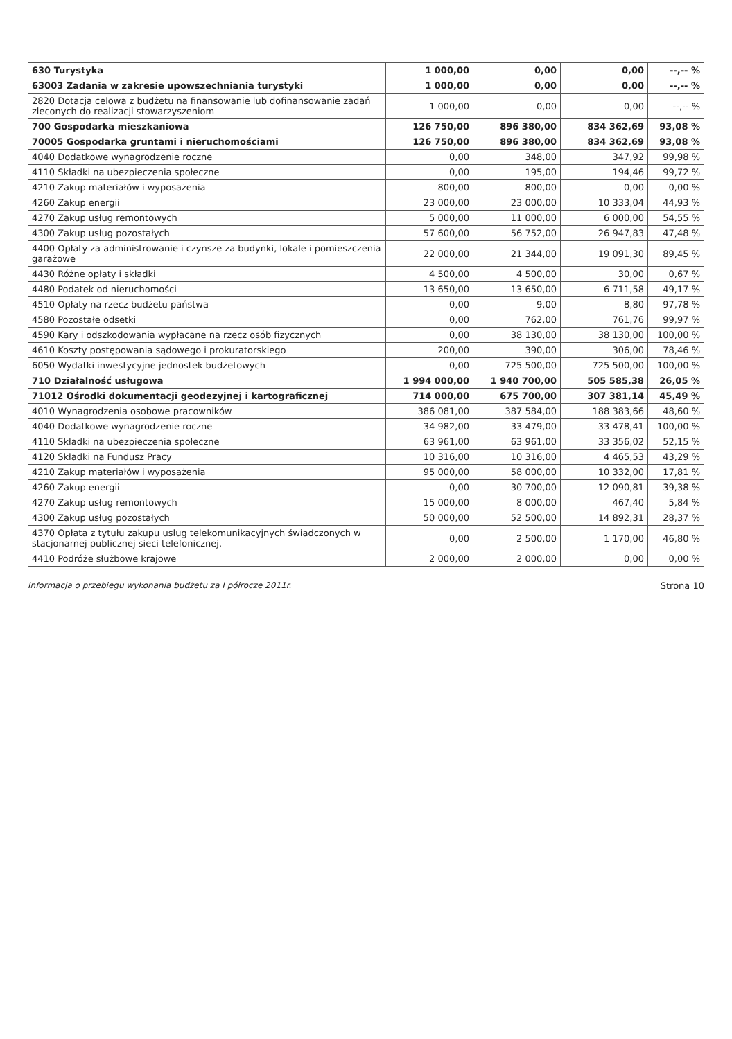| 630 Turystyka | 1 000,00 | 0,00 | 0,00 | --,-- % |
| 63003 Zadania w zakresie upowszechniania turystyki | 1 000,00 | 0,00 | 0,00 | --,-- % |
| 2820 Dotacja celowa z budżetu na finansowanie lub dofinansowanie zadań zleconych do realizacji stowarzyszeniom | 1 000,00 | 0,00 | 0,00 | --,-- % |
| 700 Gospodarka mieszkaniowa | 126 750,00 | 896 380,00 | 834 362,69 | 93,08 % |
| 70005 Gospodarka gruntami i nieruchomościami | 126 750,00 | 896 380,00 | 834 362,69 | 93,08 % |
| 4040 Dodatkowe wynagrodzenie roczne | 0,00 | 348,00 | 347,92 | 99,98 % |
| 4110 Składki na ubezpieczenia społeczne | 0,00 | 195,00 | 194,46 | 99,72 % |
| 4210 Zakup materiałów i wyposażenia | 800,00 | 800,00 | 0,00 | 0,00 % |
| 4260 Zakup energii | 23 000,00 | 23 000,00 | 10 333,04 | 44,93 % |
| 4270 Zakup usług remontowych | 5 000,00 | 11 000,00 | 6 000,00 | 54,55 % |
| 4300 Zakup usług pozostałych | 57 600,00 | 56 752,00 | 26 947,83 | 47,48 % |
| 4400 Opłaty za administrowanie i czynsze za budynki, lokale i pomieszczenia garażowe | 22 000,00 | 21 344,00 | 19 091,30 | 89,45 % |
| 4430 Różne opłaty i składki | 4 500,00 | 4 500,00 | 30,00 | 0,67 % |
| 4480 Podatek od nieruchomości | 13 650,00 | 13 650,00 | 6 711,58 | 49,17 % |
| 4510 Opłaty na rzecz budżetu państwa | 0,00 | 9,00 | 8,80 | 97,78 % |
| 4580 Pozostałe odsetki | 0,00 | 762,00 | 761,76 | 99,97 % |
| 4590 Kary i odszkodowania wypłacane na rzecz osób fizycznych | 0,00 | 38 130,00 | 38 130,00 | 100,00 % |
| 4610 Koszty postępowania sądowego i prokuratorskiego | 200,00 | 390,00 | 306,00 | 78,46 % |
| 6050 Wydatki inwestycyjne jednostek budżetowych | 0,00 | 725 500,00 | 725 500,00 | 100,00 % |
| 710 Działalność usługowa | 1 994 000,00 | 1 940 700,00 | 505 585,38 | 26,05 % |
| 71012 Ośrodki dokumentacji geodezyjnej i kartograficznej | 714 000,00 | 675 700,00 | 307 381,14 | 45,49 % |
| 4010 Wynagrodzenia osobowe pracowników | 386 081,00 | 387 584,00 | 188 383,66 | 48,60 % |
| 4040 Dodatkowe wynagrodzenie roczne | 34 982,00 | 33 479,00 | 33 478,41 | 100,00 % |
| 4110 Składki na ubezpieczenia społeczne | 63 961,00 | 63 961,00 | 33 356,02 | 52,15 % |
| 4120 Składki na Fundusz Pracy | 10 316,00 | 10 316,00 | 4 465,53 | 43,29 % |
| 4210 Zakup materiałów i wyposażenia | 95 000,00 | 58 000,00 | 10 332,00 | 17,81 % |
| 4260 Zakup energii | 0,00 | 30 700,00 | 12 090,81 | 39,38 % |
| 4270 Zakup usług remontowych | 15 000,00 | 8 000,00 | 467,40 | 5,84 % |
| 4300 Zakup usług pozostałych | 50 000,00 | 52 500,00 | 14 892,31 | 28,37 % |
| 4370 Opłata z tytułu zakupu usług telekomunikacyjnych świadczonych w stacjonarnej publicznej sieci telefonicznej. | 0,00 | 2 500,00 | 1 170,00 | 46,80 % |
| 4410 Podróże służbowe krajowe | 2 000,00 | 2 000,00 | 0,00 | 0,00 % |
Informacja o przebiegu wykonania budżetu za I półrocze 2011r. Strona 10